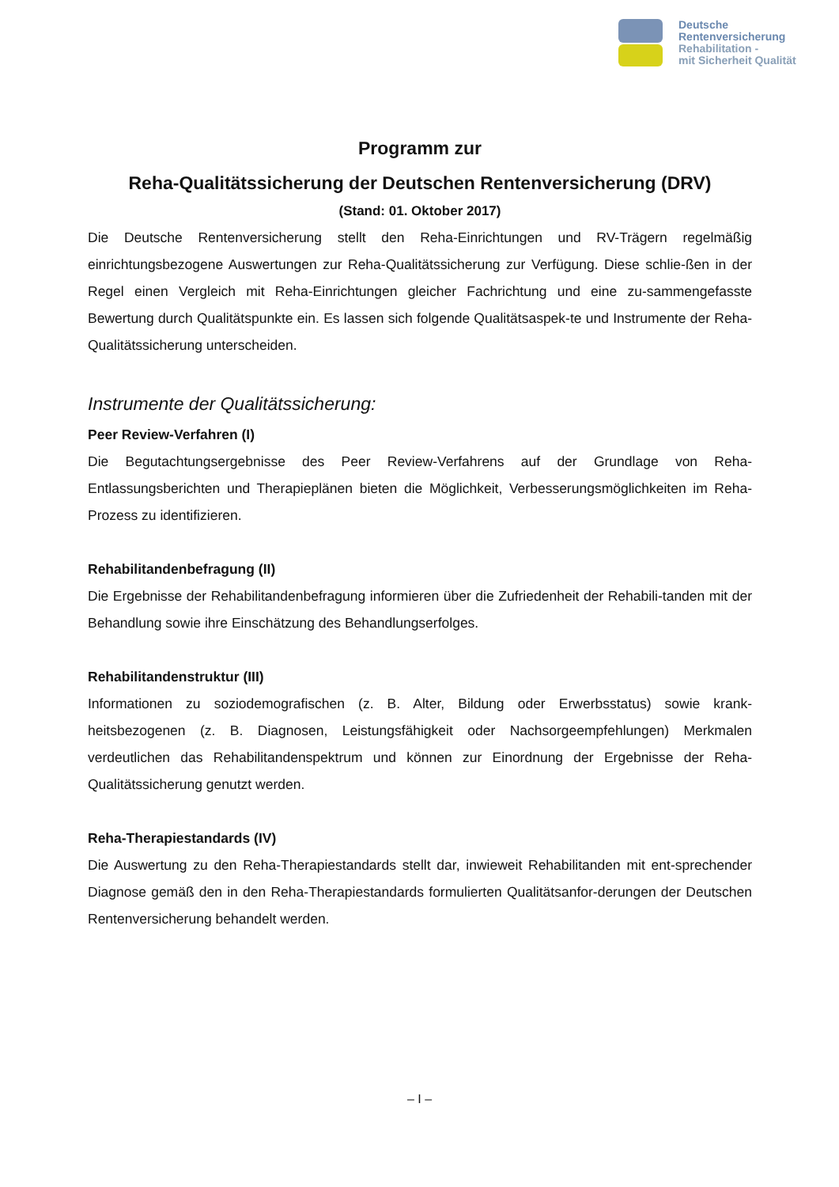Deutsche
Rentenversicherung
Rehabilitation -
mit Sicherheit Qualität
Programm zur
Reha-Qualitätssicherung der Deutschen Rentenversicherung (DRV)
(Stand: 01. Oktober 2017)
Die Deutsche Rentenversicherung stellt den Reha-Einrichtungen und RV-Trägern regelmäßig einrichtungsbezogene Auswertungen zur Reha-Qualitätssicherung zur Verfügung. Diese schlie-ßen in der Regel einen Vergleich mit Reha-Einrichtungen gleicher Fachrichtung und eine zu-sammengefasste Bewertung durch Qualitätspunkte ein. Es lassen sich folgende Qualitätsaspek-te und Instrumente der Reha-Qualitätssicherung unterscheiden.
Instrumente der Qualitätssicherung:
Peer Review-Verfahren (I)
Die Begutachtungsergebnisse des Peer Review-Verfahrens auf der Grundlage von Reha-Entlassungsberichten und Therapieplänen bieten die Möglichkeit, Verbesserungsmöglichkeiten im Reha-Prozess zu identifizieren.
Rehabilitandenbefragung (II)
Die Ergebnisse der Rehabilitandenbefragung informieren über die Zufriedenheit der Rehabili-tanden mit der Behandlung sowie ihre Einschätzung des Behandlungserfolges.
Rehabilitandenstruktur (III)
Informationen zu soziodemografischen (z. B. Alter, Bildung oder Erwerbsstatus) sowie krank-heitsbezogenen (z. B. Diagnosen, Leistungsfähigkeit oder Nachsorgeempfehlungen) Merkmalen verdeutlichen das Rehabilitandenspektrum und können zur Einordnung der Ergebnisse der Reha-Qualitätssicherung genutzt werden.
Reha-Therapiestandards (IV)
Die Auswertung zu den Reha-Therapiestandards stellt dar, inwieweit Rehabilitanden mit ent-sprechender Diagnose gemäß den in den Reha-Therapiestandards formulierten Qualitätsanfor-derungen der Deutschen Rentenversicherung behandelt werden.
– I –